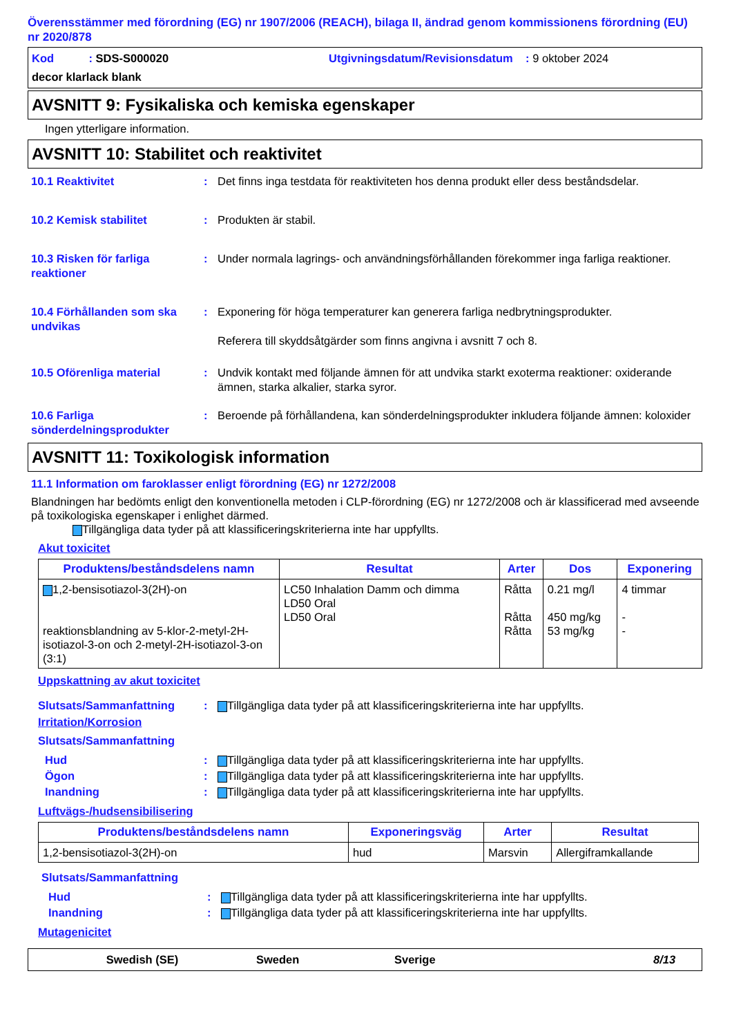Överensstämmer med förordning (EG) nr 1907/2006 (REACH), bilaga II, ändrad genom kommissionens förordning (EU) nr 2020/878
Kod : SDS-S000020 Utgivningsdatum/Revisionsdatum : 9 oktober 2024
decor klarlack blank
AVSNITT 9: Fysikaliska och kemiska egenskaper
Ingen ytterligare information.
AVSNITT 10: Stabilitet och reaktivitet
10.1 Reaktivitet : Det finns inga testdata för reaktiviteten hos denna produkt eller dess beståndsdelar.
10.2 Kemisk stabilitet : Produkten är stabil.
10.3 Risken för farliga reaktioner
: Under normala lagrings- och användningsförhållanden förekommer inga farliga reaktioner.
10.4 Förhållanden som ska undvikas
: Exponering för höga temperaturer kan generera farliga nedbrytningsprodukter.
Referera till skyddsåtgärder som finns angivna i avsnitt 7 och 8.
10.5 Oförenliga material : Undvik kontakt med följande ämnen för att undvika starkt exoterma reaktioner: oxiderande ämnen, starka alkalier, starka syror.
10.6 Farliga sönderdelningsprodukter
: Beroende på förhållandena, kan sönderdelningsprodukter inkludera följande ämnen: koloxider
AVSNITT 11: Toxikologisk information
11.1 Information om faroklasser enligt förordning (EG) nr 1272/2008
Blandningen har bedömts enligt den konventionella metoden i CLP-förordning (EG) nr 1272/2008 och är klassificerad med avseende på toxikologiska egenskaper i enlighet därmed.
Tillgängliga data tyder på att klassificeringskriterierna inte har uppfyllts.
Akut toxicitet
| Produktens/beståndsdelens namn | Resultat | Arter | Dos | Exponering |
| --- | --- | --- | --- | --- |
| 1,2-bensisotiazol-3(2H)-on reaktionsblandning av 5-klor-2-metyl-2H-isotiazol-3-on och 2-metyl-2H-isotiazol-3-on (3:1) | LC50 Inhalation Damm och dimma LD50 Oral LD50 Oral | Råtta Råtta Råtta | 0.21 mg/l 450 mg/kg 53 mg/kg | 4 timmar - - |
Uppskattning av akut toxicitet
Slutsats/Sammanfattning : Tillgängliga data tyder på att klassificeringskriterierna inte har uppfyllts.
Irritation/Korrosion
Slutsats/Sammanfattning
Hud : Tillgängliga data tyder på att klassificeringskriterierna inte har uppfyllts.
Ögon : Tillgängliga data tyder på att klassificeringskriterierna inte har uppfyllts.
Inandning : Tillgängliga data tyder på att klassificeringskriterierna inte har uppfyllts.
Luftvägs-/hudsensibilisering
| Produktens/beståndsdelens namn | Exponeringsväg | Arter | Resultat |
| --- | --- | --- | --- |
| 1,2-bensisotiazol-3(2H)-on | hud | Marsvin | Allergiframkallande |
Slutsats/Sammanfattning
Hud : Tillgängliga data tyder på att klassificeringskriterierna inte har uppfyllts.
Inandning : Tillgängliga data tyder på att klassificeringskriterierna inte har uppfyllts.
Mutagenicitet
Swedish (SE) Sweden Sverige 8/13